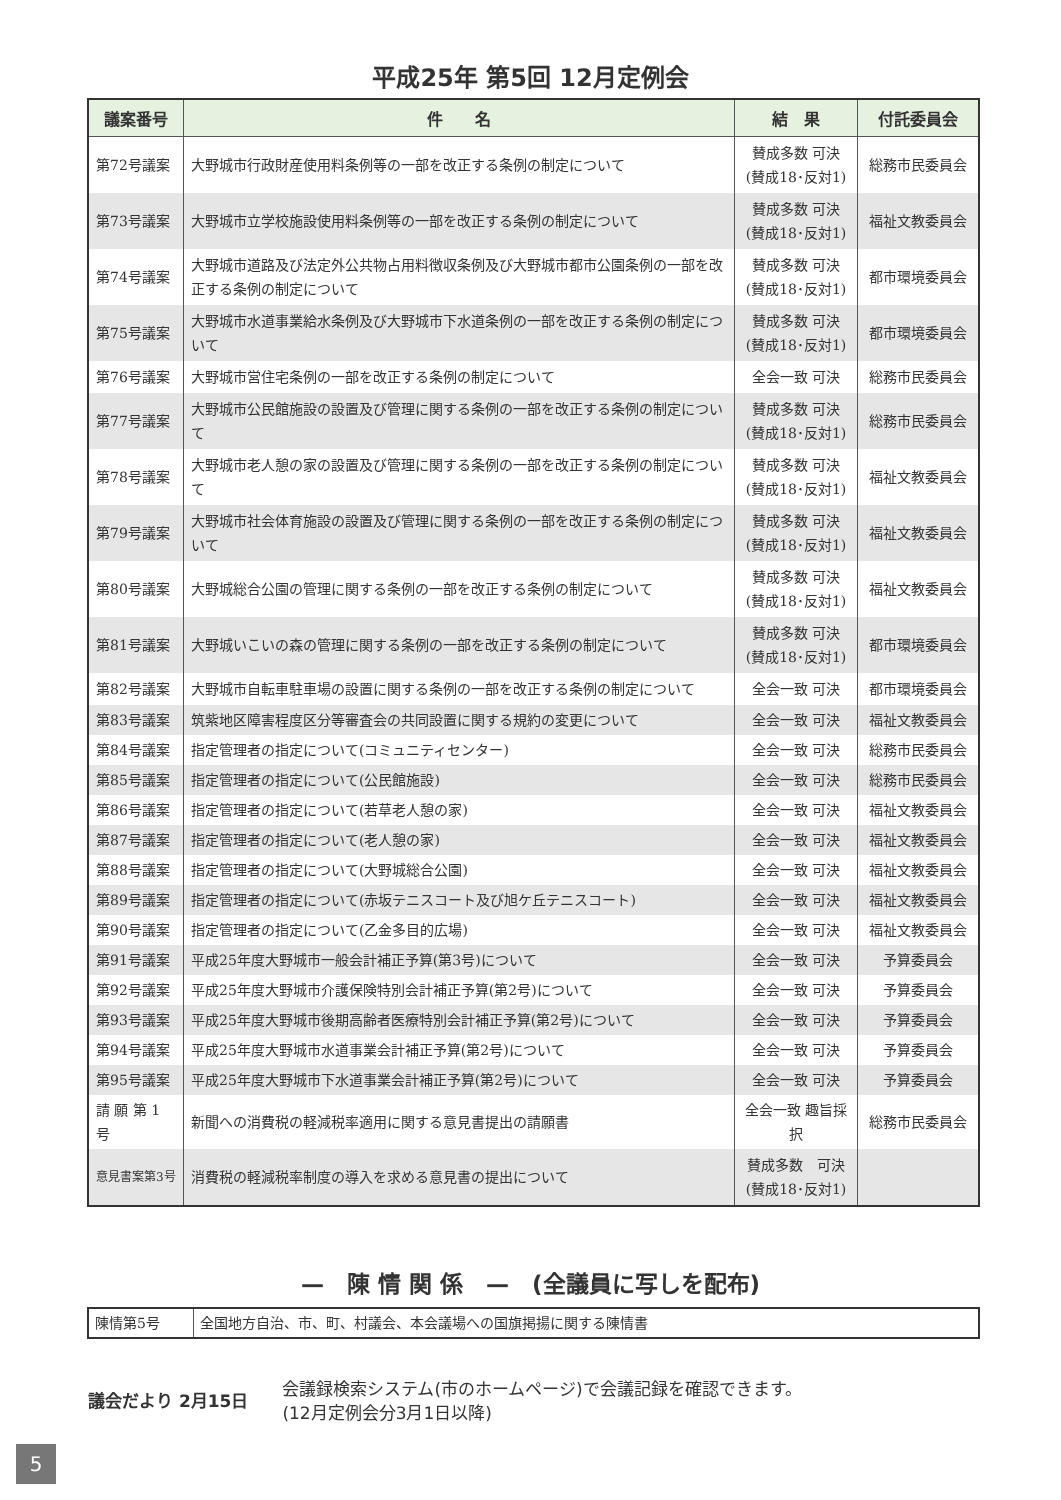平成25年 第5回 12月定例会
| 議案番号 | 件 名 | 結 果 | 付託委員会 |
| --- | --- | --- | --- |
| 第72号議案 | 大野城市行政財産使用料条例等の一部を改正する条例の制定について | 賛成多数 可決 (賛成18･反対1) | 総務市民委員会 |
| 第73号議案 | 大野城市立学校施設使用料条例等の一部を改正する条例の制定について | 賛成多数 可決 (賛成18･反対1) | 福祉文教委員会 |
| 第74号議案 | 大野城市道路及び法定外公共物占用料徴収条例及び大野城市都市公園条例の一部を改正する条例の制定について | 賛成多数 可決 (賛成18･反対1) | 都市環境委員会 |
| 第75号議案 | 大野城市水道事業給水条例及び大野城市下水道条例の一部を改正する条例の制定について | 賛成多数 可決 (賛成18･反対1) | 都市環境委員会 |
| 第76号議案 | 大野城市営住宅条例の一部を改正する条例の制定について | 全会一致 可決 | 総務市民委員会 |
| 第77号議案 | 大野城市公民館施設の設置及び管理に関する条例の一部を改正する条例の制定について | 賛成多数 可決 (賛成18･反対1) | 総務市民委員会 |
| 第78号議案 | 大野城市老人憩の家の設置及び管理に関する条例の一部を改正する条例の制定について | 賛成多数 可決 (賛成18･反対1) | 福祉文教委員会 |
| 第79号議案 | 大野城市社会体育施設の設置及び管理に関する条例の一部を改正する条例の制定について | 賛成多数 可決 (賛成18･反対1) | 福祉文教委員会 |
| 第80号議案 | 大野城総合公園の管理に関する条例の一部を改正する条例の制定について | 賛成多数 可決 (賛成18･反対1) | 福祉文教委員会 |
| 第81号議案 | 大野城いこいの森の管理に関する条例の一部を改正する条例の制定について | 賛成多数 可決 (賛成18･反対1) | 都市環境委員会 |
| 第82号議案 | 大野城市自転車駐車場の設置に関する条例の一部を改正する条例の制定について | 全会一致 可決 | 都市環境委員会 |
| 第83号議案 | 筑紫地区障害程度区分等審査会の共同設置に関する規約の変更について | 全会一致 可決 | 福祉文教委員会 |
| 第84号議案 | 指定管理者の指定について(コミュニティセンター) | 全会一致 可決 | 総務市民委員会 |
| 第85号議案 | 指定管理者の指定について(公民館施設) | 全会一致 可決 | 総務市民委員会 |
| 第86号議案 | 指定管理者の指定について(若草老人憩の家) | 全会一致 可決 | 福祉文教委員会 |
| 第87号議案 | 指定管理者の指定について(老人憩の家) | 全会一致 可決 | 福祉文教委員会 |
| 第88号議案 | 指定管理者の指定について(大野城総合公園) | 全会一致 可決 | 福祉文教委員会 |
| 第89号議案 | 指定管理者の指定について(赤坂テニスコート及び旭ケ丘テニスコート) | 全会一致 可決 | 福祉文教委員会 |
| 第90号議案 | 指定管理者の指定について(乙金多目的広場) | 全会一致 可決 | 福祉文教委員会 |
| 第91号議案 | 平成25年度大野城市一般会計補正予算(第3号)について | 全会一致 可決 | 予算委員会 |
| 第92号議案 | 平成25年度大野城市介護保険特別会計補正予算(第2号)について | 全会一致 可決 | 予算委員会 |
| 第93号議案 | 平成25年度大野城市後期高齢者医療特別会計補正予算(第2号)について | 全会一致 可決 | 予算委員会 |
| 第94号議案 | 平成25年度大野城市水道事業会計補正予算(第2号)について | 全会一致 可決 | 予算委員会 |
| 第95号議案 | 平成25年度大野城市下水道事業会計補正予算(第2号)について | 全会一致 可決 | 予算委員会 |
| 請 願 第 1 号 | 新聞への消費税の軽減税率適用に関する意見書提出の請願書 | 全会一致 趣旨採択 | 総務市民委員会 |
| 意見書案第3号 | 消費税の軽減税率制度の導入を求める意見書の提出について | 賛成多数 可決 (賛成18･反対1) | |
—　陳 情 関 係　—　(全議員に写しを配布)
| 陳情第5号 | 全国地方自治、市、町、村議会、本会議場への国旗掲揚に関する陳情書 |
議会だより 2月15日
会議録検索システム(市のホームページ)で会議記録を確認できます。
(12月定例会分3月1日以降)
5